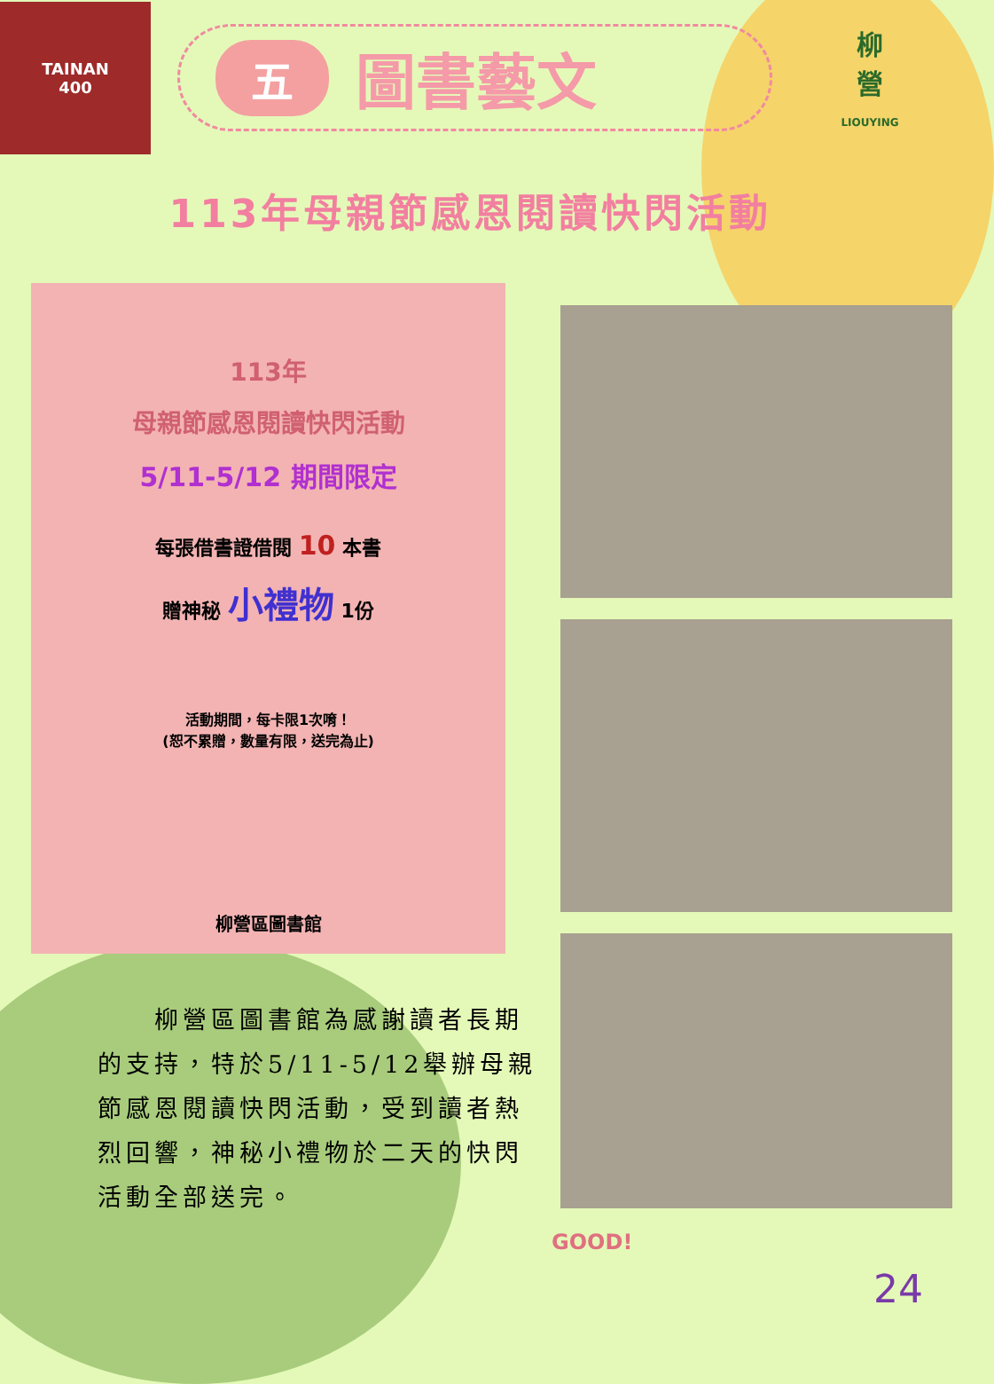TAINAN
400
五圖書藝文
柳
營
LIOUYING
113年母親節感恩閱讀快閃活動
113年
母親節感恩閱讀快閃活動
5/11-5/12 期間限定
每張借書證借閱 10 本書
贈神秘 小禮物 1份
活動期間，每卡限1次唷！
(恕不累贈，數量有限，送完為止)
柳營區圖書館
　　柳營區圖書館為感謝讀者長期的支持，特於5/11-5/12舉辦母親節感恩閱讀快閃活動，受到讀者熱烈回響，神秘小禮物於二天的快閃活動全部送完。
GOOD!
24